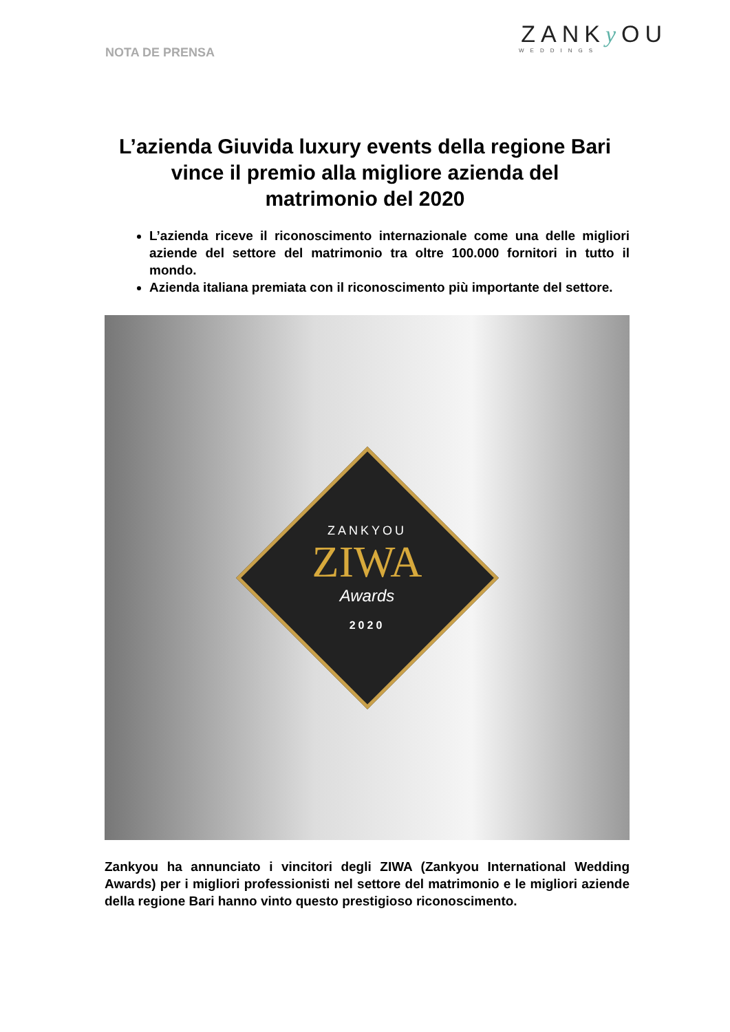NOTA DE PRENSA
ZANKy OU
WEDDINGS
L’azienda Giuvida luxury events della regione Bari vince il premio alla migliore azienda del matrimonio del 2020
L’azienda riceve il riconoscimento internazionale come una delle migliori aziende del settore del matrimonio tra oltre 100.000 fornitori in tutto il mondo.
Azienda italiana premiata con il riconoscimento più importante del settore.
ZANKYOU
ZIWA
Awards
2020
Zankyou ha annunciato i vincitori degli ZIWA (Zankyou International Wedding Awards) per i migliori professionisti nel settore del matrimonio e le migliori aziende della regione Bari hanno vinto questo prestigioso riconoscimento.